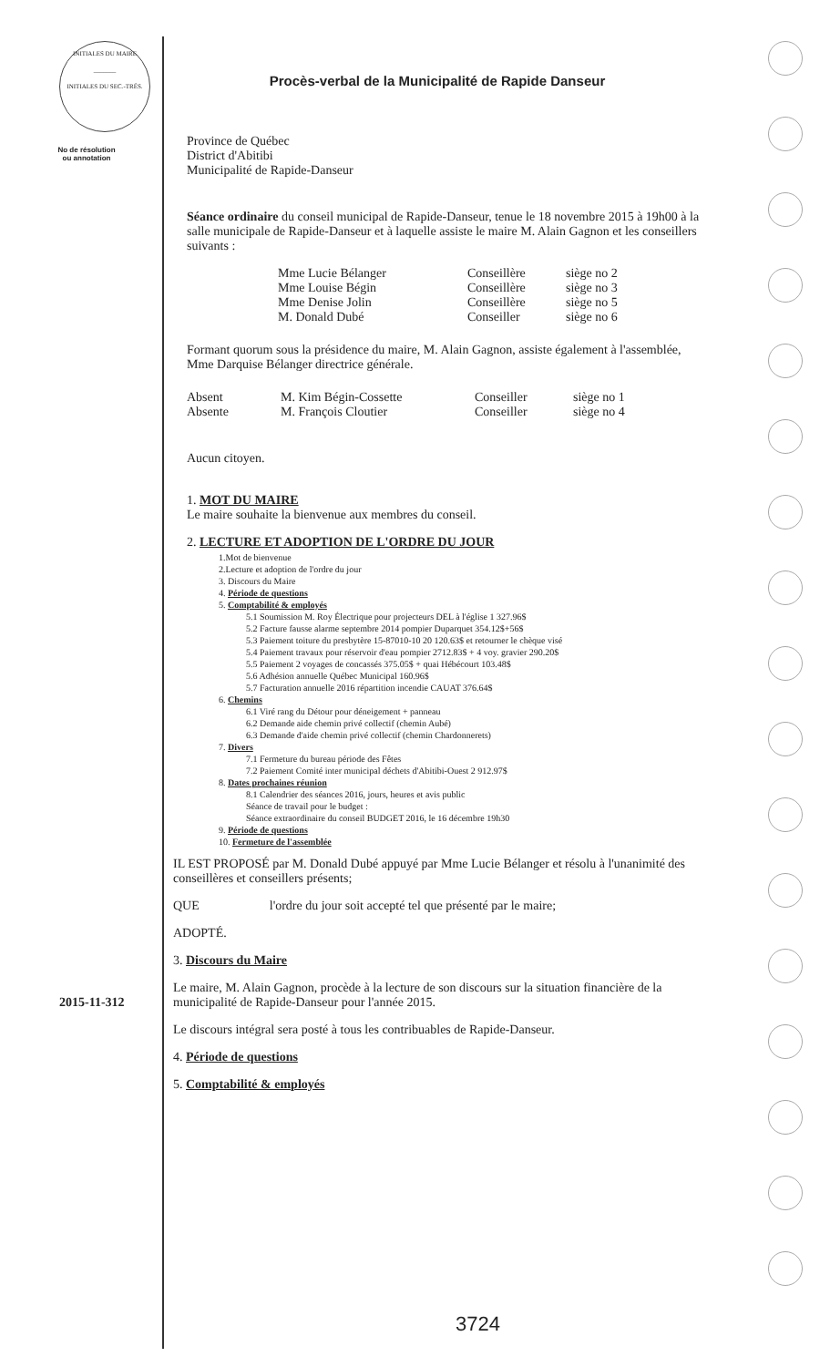INITIALES DU MAIRE
_______
INITIALES DU SEC.-TRÉS.
No de résolution
ou annotation
2015-11-312
Procès-verbal de la Municipalité de Rapide Danseur
Province de Québec
District d'Abitibi
Municipalité de Rapide-Danseur
Séance ordinaire du conseil municipal de Rapide-Danseur, tenue le 18 novembre 2015 à 19h00 à la salle municipale de Rapide-Danseur et à laquelle assiste le maire M. Alain Gagnon et les conseillers suivants :
| Mme Lucie Bélanger | Conseillère | siège no 2 |
| Mme Louise Bégin | Conseillère | siège no 3 |
| Mme Denise Jolin | Conseillère | siège no 5 |
| M. Donald Dubé | Conseiller | siège no 6 |
Formant quorum sous la présidence du maire, M. Alain Gagnon, assiste également à l'assemblée, Mme Darquise Bélanger directrice générale.
| Absent | M. Kim Bégin-Cossette | Conseiller | siège no 1 |
| Absente | M. François Cloutier | Conseiller | siège no 4 |
Aucun citoyen.
1. MOT DU MAIRE
Le maire souhaite la bienvenue aux membres du conseil.
2. LECTURE ET ADOPTION DE L'ORDRE DU JOUR
1.Mot de bienvenue
2.Lecture et adoption de l'ordre du jour
3. Discours du Maire
4. Période de questions
5. Comptabilité & employés
5.1 Soumission M. Roy Électrique pour projecteurs DEL à l'église 1 327.96$
5.2 Facture fausse alarme septembre 2014 pompier Duparquet 354.12$+56$
5.3 Paiement toiture du presbytère 15-87010-10 20 120.63$ et retourner le chèque visé
5.4 Paiement travaux pour réservoir d'eau pompier 2712.83$ + 4 voy. gravier 290.20$
5.5 Paiement 2 voyages de concassés 375.05$ + quai Hébécourt 103.48$
5.6 Adhésion annuelle Québec Municipal 160.96$
5.7 Facturation annuelle 2016 répartition incendie CAUAT 376.64$
6. Chemins
6.1 Viré rang du Détour pour déneigement + panneau
6.2 Demande aide chemin privé collectif (chemin Aubé)
6.3 Demande d'aide chemin privé collectif (chemin Chardonnerets)
7. Divers
7.1 Fermeture du bureau période des Fêtes
7.2 Paiement Comité inter municipal déchets d'Abitibi-Ouest 2 912.97$
8. Dates prochaines réunion
8.1 Calendrier des séances 2016, jours, heures et avis public
Séance de travail pour le budget :
Séance extraordinaire du conseil BUDGET 2016, le 16 décembre 19h30
9. Période de questions
10. Fermeture de l'assemblée
IL EST PROPOSÉ par M. Donald Dubé appuyé par Mme Lucie Bélanger et résolu à l'unanimité des conseillères et conseillers présents;
QUE l'ordre du jour soit accepté tel que présenté par le maire;
ADOPTÉ.
3. Discours du Maire
Le maire, M. Alain Gagnon, procède à la lecture de son discours sur la situation financière de la municipalité de Rapide-Danseur pour l'année 2015.
Le discours intégral sera posté à tous les contribuables de Rapide-Danseur.
4. Période de questions
5. Comptabilité & employés
3724